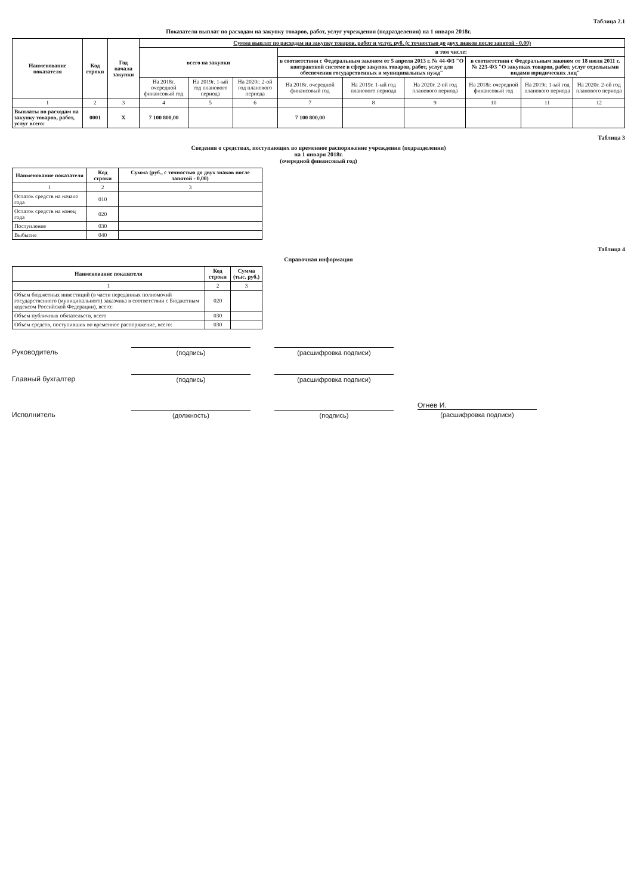Таблица 2.1
Показатели выплат по расходам на закупку товаров, работ, услуг учреждения (подразделения) на 1 января 2018г.
| Наименование показателя | Код строки | Год начала закупки | Сумма выплат по расходам на закупку товаров, работ и услуг, руб. (с точностью до двух знаков после запятой - 0,00) | | | | | | | | |
| --- | --- | --- | --- | --- | --- | --- | --- | --- | --- | --- | --- |
| | | | всего на закупки | | | в том числе: | | | | | |
| | | | | | | в соответствии с Федеральным законом от 5 апреля 2013 г. № 44-ФЗ "О контрактной системе в сфере закупок товаров, работ, услуг для обеспечения государственных и муниципальных нужд" | | | в соответствии с Федеральным законом от 18 июля 2011 г. № 223-ФЗ "О закупках товаров, работ, услуг отдельными видами юридических лиц" | | |
| | | | На 2018г. очередной финансовый год | На 2019г. 1-ый год планового периода | На 2020г. 2-ой год планового периода | На 2018г. очередной финансовый год | На 2019г. 1-ый год планового периода | На 2020г. 2-ой год планового периода | На 2018г. очередной финансовый год | На 2019г. 1-ый год планового периода | На 2020г. 2-ой год планового периода |
| 1 | 2 | 3 | 4 | 5 | 6 | 7 | 8 | 9 | 10 | 11 | 12 |
| Выплаты по расходам на закупку товаров, работ, услуг всего: | 0001 | X | 7 100 800,00 | | | 7 100 800,00 | | | | | |
Таблица 3
Сведения о средствах, поступающих во временное распоряжение учреждения (подразделения)
на 1 января 2018г.
(очередной финансовый год)
| Наименование показателя | Код строки | Сумма (руб., с точностью до двух знаков после запятой - 0,00) |
| --- | --- | --- |
| 1 | 2 | 3 |
| Остаток средств на начало года | 010 | |
| Остаток средств на конец года | 020 | |
| Поступление | 030 | |
| Выбытие | 040 | |
Таблица 4
Справочная информация
| Наименование показателя | Код строки | Сумма (тыс. руб.) |
| --- | --- | --- |
| 1 | 2 | 3 |
| Объем бюджетных инвестиций (в части переданных полномочий государственного (муниципального) заказчика в соответствии с Бюджетным кодексом Российской Федерации), всего: | 020 | |
| Объем публичных обязательств, всего | 030 | |
| Объем средств, поступивших во временное распоряжение, всего: | 030 | |
Руководитель (подпись) (расшифровка подписи)
Главный бухгалтер (подпись) (расшифровка подписи)
Исполнитель (должность) (подпись) Огнев И.
(расшифровка подписи)